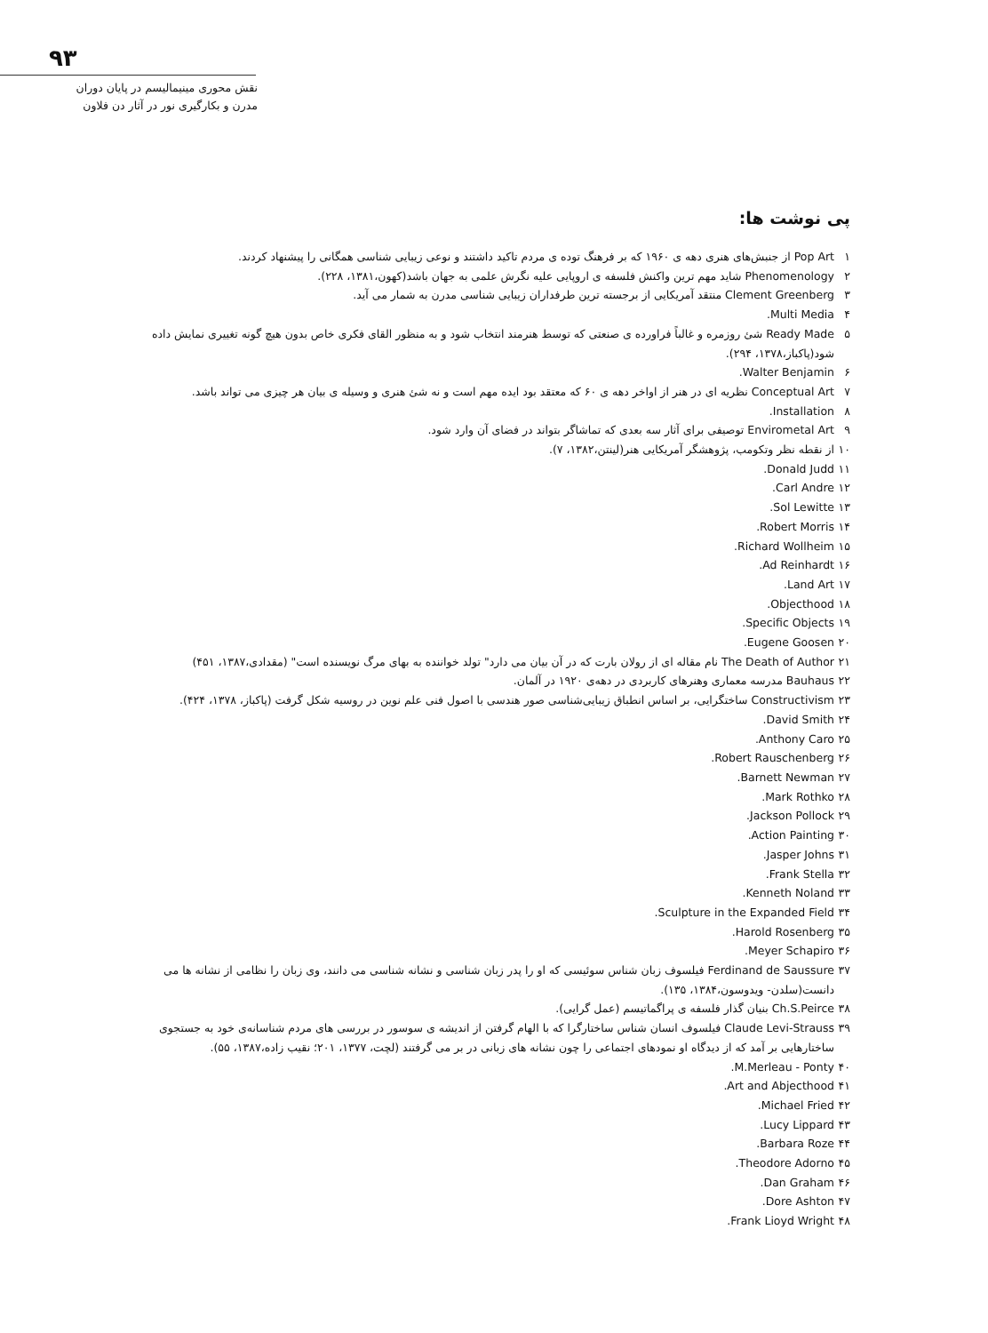۹۳
نقش محوری مینیمالیسم در پایان دوران
مدرن و بکارگیری نور در آثار دن فلاون
پی نوشت ها:
۱ Pop Art از جنبش‌های هنری دهه ی ۱۹۶۰ که بر فرهنگ توده ی مردم تاکید داشتند و نوعی زیبایی شناسی همگانی را پیشنهاد کردند.
۲ Phenomenology شاید مهم ترین واکنش فلسفه ی اروپایی علیه نگرش علمی به جهان باشد(کهون،۱۳۸۱، ۲۲۸).
۳ Clement Greenberg منتقد آمریکایی از برجسته ترین طرفداران زیبایی شناسی مدرن به شمار می آید.
۴ Multi Media.
۵ Ready Made شئ روزمره و غالباً فراورده ی صنعتی که توسط هنرمند انتخاب شود و به منظور القای فکری خاص بدون هیچ گونه تغییری نمایش داده شود(پاکباز،۱۳۷۸، ۲۹۴).
۶ Walter Benjamin.
۷ Conceptual Art نظریه ای در هنر از اواخر دهه ی ۶۰ که معتقد بود ایده مهم است و نه شئ هنری و وسیله ی بیان هر چیزی می تواند باشد.
۸ Installation.
۹ Envirometal Art توصیفی برای آثار سه بعدی که تماشاگر بتواند در فضای آن وارد شود.
۱۰ از نقطه نظر وتکومب، پژوهشگر آمریکایی هنر(لینتن،۱۳۸۲، ۷).
۱۱ Donald Judd.
۱۲ Carl Andre.
۱۳ Sol Lewitte.
۱۴ Robert Morris.
۱۵ Richard Wollheim.
۱۶ Ad Reinhardt.
۱۷ Land Art.
۱۸ Objecthood.
۱۹ Specific Objects.
۲۰ Eugene Goosen.
۲۱ The Death of Author نام مقاله ای از رولان بارت که در آن بیان می دارد" تولد خواننده به بهای مرگ نویسنده است" (مقدادی،۱۳۸۷، ۴۵۱)
۲۲ Bauhaus مدرسه معماری وهنرهای کاربردی در دهه‌ی ۱۹۲۰ در آلمان.
۲۳ Constructivism ساختگرایی، بر اساس انطباق زیبایی‌شناسی صور هندسی با اصول فنی علم نوین در روسیه شکل گرفت (پاکباز، ۱۳۷۸، ۴۲۴).
۲۴ David Smith.
۲۵ Anthony Caro.
۲۶ Robert Rauschenberg.
۲۷ Barnett Newman.
۲۸ Mark Rothko.
۲۹ Jackson Pollock.
۳۰ Action Painting.
۳۱ Jasper Johns.
۳۲ Frank Stella.
۳۳ Kenneth Noland.
۳۴ Sculpture in the Expanded Field.
۳۵ Harold Rosenberg.
۳۶ Meyer Schapiro.
۳۷ Ferdinand de Saussure فیلسوف زبان شناس سوئیسی که او را پدر زبان شناسی و نشانه شناسی می دانند، وی زبان را نظامی از نشانه ها می دانست(سلدن- ویدوسون،۱۳۸۴، ۱۳۵).
۳۸ Ch.S.Peirce بنیان گذار فلسفه ی پراگماتیسم (عمل گرایی).
۳۹ Claude Levi-Strauss فیلسوف انسان شناس ساختارگرا که با الهام گرفتن از اندیشه ی سوسور در بررسی های مردم شناسانه‌ی خود به جستجوی ساختارهایی بر آمد که از دیدگاه او نمودهای اجتماعی را چون نشانه های زبانی در بر می گرفتند (لچت، ۱۳۷۷، ۲۰۱؛ نقیب زاده،۱۳۸۷، ۵۵).
۴۰ M.Merleau - Ponty.
۴۱ Art and Abjecthood.
۴۲ Michael Fried.
۴۳ Lucy Lippard.
۴۴ Barbara Roze.
۴۵ Theodore Adorno.
۴۶ Dan Graham.
۴۷ Dore Ashton.
۴۸ Frank Lioyd Wright.